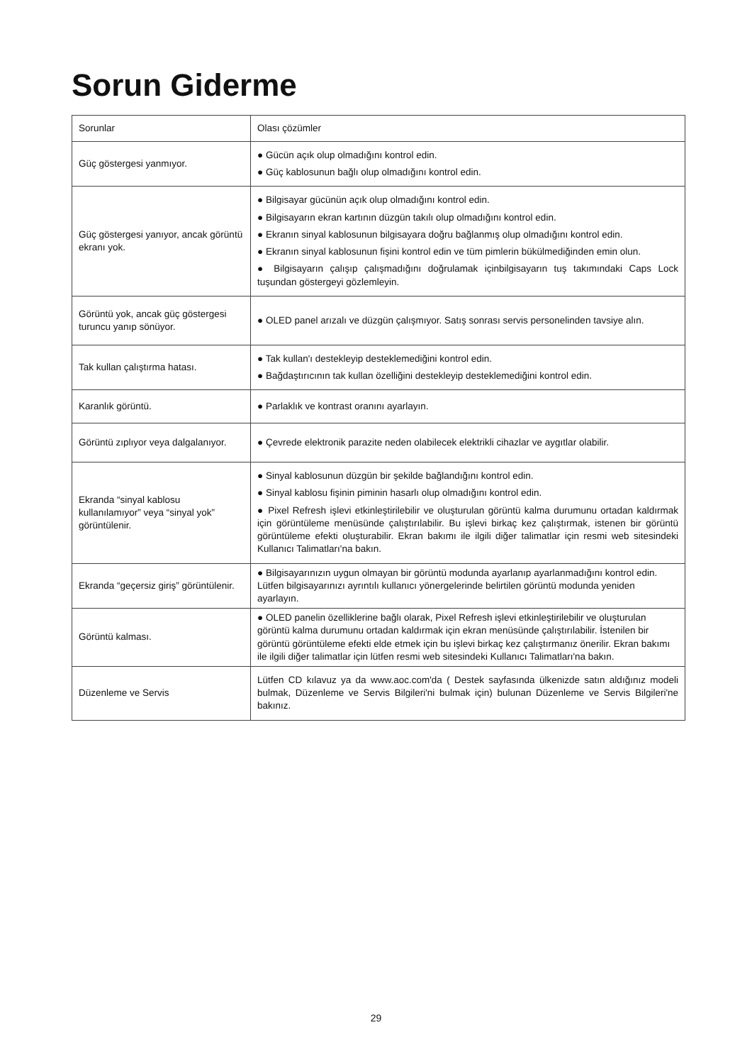Sorun Giderme
| Sorunlar | Olası çözümler |
| --- | --- |
| Güç göstergesi yanmıyor. | ● Gücün açık olup olmadığını kontrol edin. ● Güç kablosunun bağlı olup olmadığını kontrol edin. |
| Güç göstergesi yanıyor, ancak görüntü ekranı yok. | ● Bilgisayar gücünün açık olup olmadığını kontrol edin. ● Bilgisayarın ekran kartının düzgün takılı olup olmadığını kontrol edin. ● Ekranın sinyal kablosunun bilgisayara doğru bağlanmış olup olmadığını kontrol edin. ● Ekranın sinyal kablosunun fişini kontrol edin ve tüm pimlerin bükülmediğinden emin olun. ● Bilgisayarın çalışıp çalışmadığını doğrulamak içinbilgisayarın tuş takımındaki Caps Lock tuşundan göstergeyi gözlemleyin. |
| Görüntü yok, ancak güç göstergesi turuncu yanıp sönüyor. | ● OLED panel arızalı ve düzgün çalışmıyor. Satış sonrası servis personelinden tavsiye alın. |
| Tak kullan çalıştırma hatası. | ● Tak kullan'ı destekleyip desteklemediğini kontrol edin. ● Bağdaştırıcının tak kullan özelliğini destekleyip desteklemediğini kontrol edin. |
| Karanlık görüntü. | ● Parlaklık ve kontrast oranını ayarlayın. |
| Görüntü zıplıyor veya dalgalanıyor. | ● Çevrede elektronik parazite neden olabilecek elektrikli cihazlar ve aygıtlar olabilir. |
| Ekranda “sinyal kablosu kullanılamıyor” veya “sinyal yok” görüntülenir. | ● Sinyal kablosunun düzgün bir şekilde bağlandığını kontrol edin. ● Sinyal kablosu fişinin piminin hasarlı olup olmadığını kontrol edin. ● Pixel Refresh işlevi etkinleştirilebilir ve oluşturulan görüntü kalma durumunu ortadan kaldırmak için görüntüleme menüsünde çalıştırılabilir. Bu işlevi birkaç kez çalıştırmak, istenen bir görüntü görüntüleme efekti oluşturabilir. Ekran bakımı ile ilgili diğer talimatlar için resmi web sitesindeki Kullanıcı Talimatları'na bakın. |
| Ekranda “geçersiz giriş” görüntülenir. | ● Bilgisayarınızın uygun olmayan bir görüntü modunda ayarlanıp ayarlanmadığını kontrol edin. Lütfen bilgisayarınızı ayrıntılı kullanıcı yönergelerinde belirtilen görüntü modunda yeniden ayarlayın. |
| Görüntü kalması. | ● OLED panelin özelliklerine bağlı olarak, Pixel Refresh işlevi etkinleştirilebilir ve oluşturulan görüntü kalma durumunu ortadan kaldırmak için ekran menüsünde çalıştırılabilir. İstenilen bir görüntü görüntüleme efekti elde etmek için bu işlevi birkaç kez çalıştırmanız önerilir. Ekran bakımı ile ilgili diğer talimatlar için lütfen resmi web sitesindeki Kullanıcı Talimatları'na bakın. |
| Düzenleme ve Servis | Lütfen CD kılavuz ya da www.aoc.com'da ( Destek sayfasında ülkenizde satın aldığınız modeli bulmak, Düzenleme ve Servis Bilgileri'ni bulmak için) bulunan Düzenleme ve Servis Bilgileri'ne bakınız. |
29